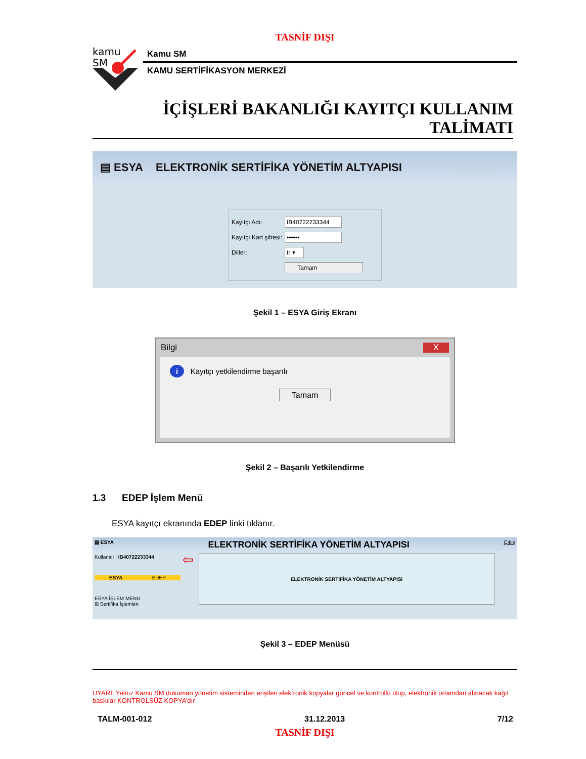TASNİF DIŞI
kamu
SM
Kamu SM
KAMU SERTİFİKASYON MERKEZİ
İÇİŞLERİ BAKANLIĞI KAYITÇI KULLANIM
TALİMATI
▤ ESYA ELEKTRONİK SERTİFİKA YÖNETİM ALTYAPISI
Kayıtçı Adı: IB40722233344
Kayıtçı Kart şifresi: ••••••
Diller: tr ▾
Tamam
Şekil 1 – ESYA Giriş Ekranı
Bilgi X
i Kayıtçı yetkilendirme başarılı
Tamam
Şekil 2 – Başarılı Yetkilendirme
1.3 EDEP İşlem Menü
ESYA kayıtçı ekranında EDEP linki tıklanır.
▤ ESYA ELEKTRONİK SERTİFİKA YÖNETİM ALTYAPISI Çıkış
Kullanıcı : IB40722233344
ESYA EDEP
ESYA İŞLEM MENU
⊞ Sertifika İşlemleri
⇦
ELEKTRONİK SERTİFİKA YÖNETİM ALTYAPISI
Şekil 3 – EDEP Menüsü
UYARI: Yalnız Kamu SM doküman yönetim sisteminden erişilen elektronik kopyalar güncel ve kontrollü olup, elektronik ortamdan alınacak kağıt baskılar KONTROLSÜZ KOPYA’dır
TALM-001-012 31.12.2013 7/12
TASNİF DIŞI